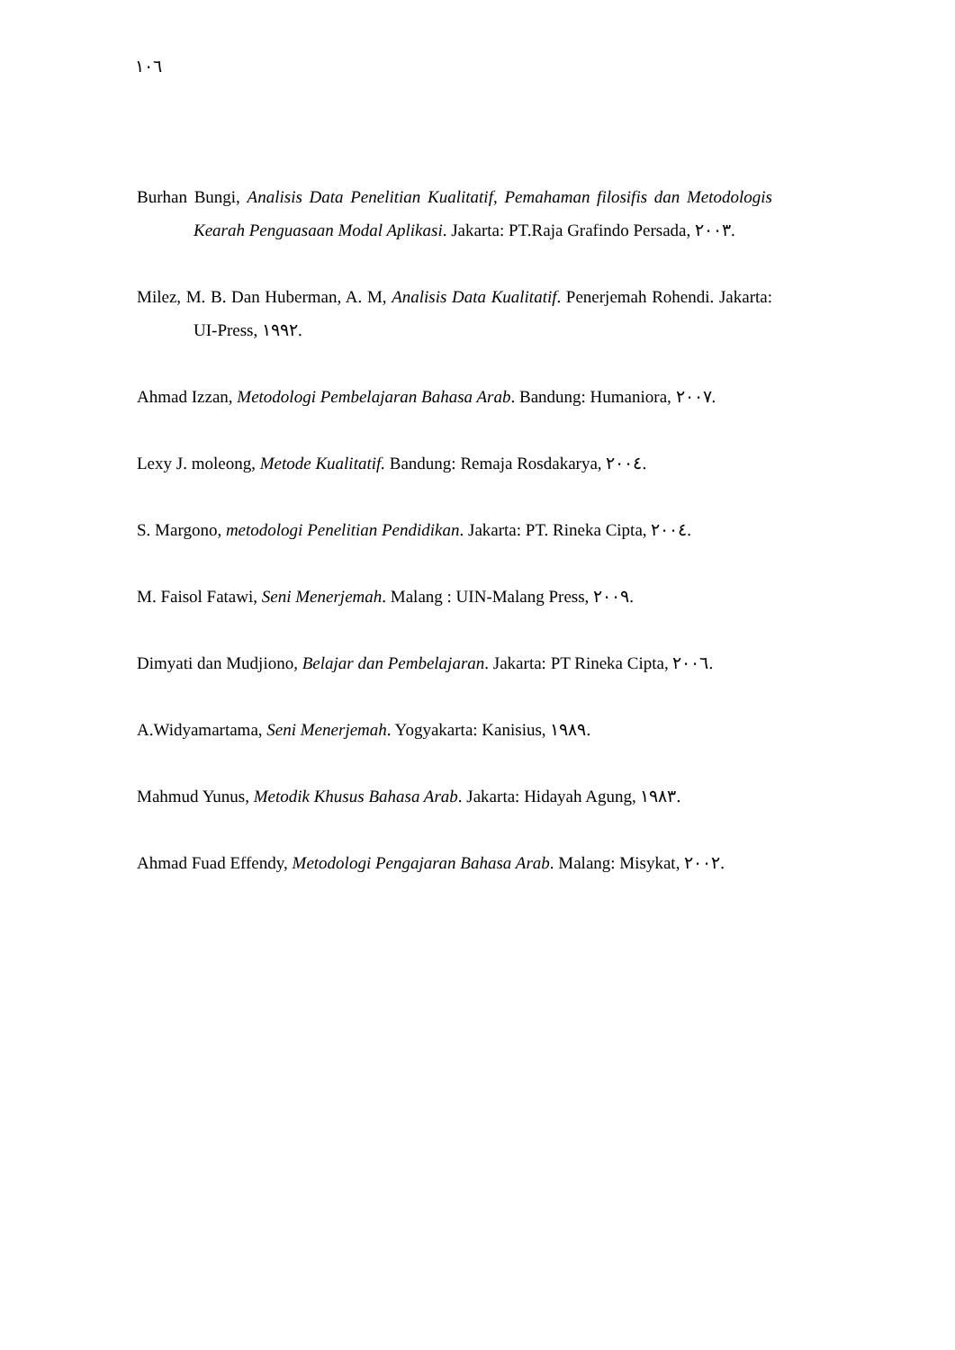١٠٦
Burhan Bungi, Analisis Data Penelitian Kualitatif, Pemahaman filosifis dan Metodologis Kearah Penguasaan Modal Aplikasi. Jakarta: PT.Raja Grafindo Persada, ٢٠٠٣.
Milez, M. B. Dan Huberman, A. M, Analisis Data Kualitatif. Penerjemah Rohendi. Jakarta: UI-Press, ١٩٩٢.
Ahmad Izzan, Metodologi Pembelajaran Bahasa Arab. Bandung: Humaniora, ٢٠٠٧.
Lexy J. moleong, Metode Kualitatif. Bandung: Remaja Rosdakarya, ٢٠٠٤.
S. Margono, metodologi Penelitian Pendidikan. Jakarta: PT. Rineka Cipta, ٢٠٠٤.
M. Faisol Fatawi, Seni Menerjemah. Malang : UIN-Malang Press, ٢٠٠٩.
Dimyati dan Mudjiono, Belajar dan Pembelajaran. Jakarta: PT Rineka Cipta, ٢٠٠٦.
A.Widyamartama, Seni Menerjemah. Yogyakarta: Kanisius, ١٩٨٩.
Mahmud Yunus, Metodik Khusus Bahasa Arab. Jakarta: Hidayah Agung, ١٩٨٣.
Ahmad Fuad Effendy, Metodologi Pengajaran Bahasa Arab. Malang: Misykat, ٢٠٠٢.